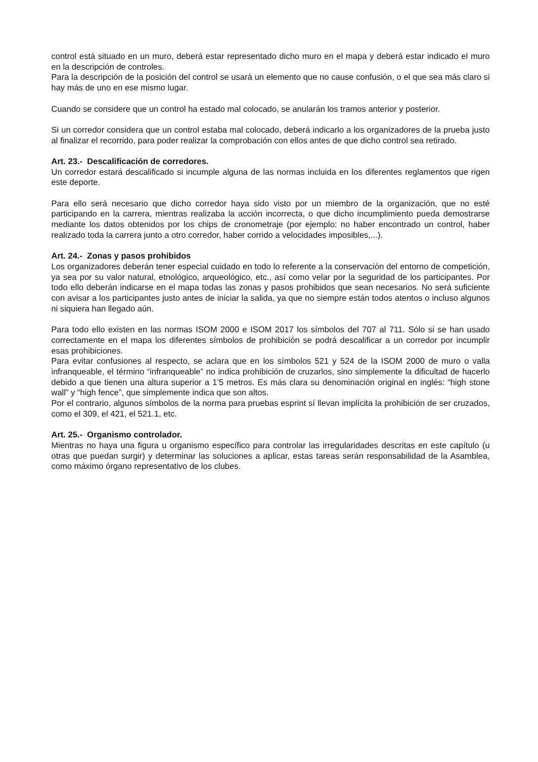control está situado en un muro, deberá estar representado dicho muro en el mapa y deberá estar indicado el muro en la descripción de controles.
Para la descripción de la posición del control se usará un elemento que no cause confusión, o el que sea más claro si hay más de uno en ese mismo lugar.
Cuando se considere que un control ha estado mal colocado, se anularán los tramos anterior y posterior.
Si un corredor considera que un control estaba mal colocado, deberá indicarlo a los organizadores de la prueba justo al finalizar el recorrido, para poder realizar la comprobación con ellos antes de que dicho control sea retirado.
Art. 23.- Descalificación de corredores.
Un corredor estará descalificado si incumple alguna de las normas incluida en los diferentes reglamentos que rigen este deporte.
Para ello será necesario que dicho corredor haya sido visto por un miembro de la organización, que no esté participando en la carrera, mientras realizaba la acción incorrecta, o que dicho incumplimiento pueda demostrarse mediante los datos obtenidos por los chips de cronometraje (por ejemplo: no haber encontrado un control, haber realizado toda la carrera junto a otro corredor, haber corrido a velocidades imposibles,...).
Art. 24.- Zonas y pasos prohibidos
Los organizadores deberán tener especial cuidado en todo lo referente a la conservación del entorno de competición, ya sea por su valor natural, etnológico, arqueológico, etc., así como velar por la seguridad de los participantes. Por todo ello deberán indicarse en el mapa todas las zonas y pasos prohibidos que sean necesarios. No será suficiente con avisar a los participantes justo antes de iniciar la salida, ya que no siempre están todos atentos o incluso algunos ni siquiera han llegado aún.
Para todo ello existen en las normas ISOM 2000 e ISOM 2017 los símbolos del 707 al 711. Sólo si se han usado correctamente en el mapa los diferentes símbolos de prohibición se podrá descalificar a un corredor por incumplir esas prohibiciones.
Para evitar confusiones al respecto, se aclara que en los símbolos 521 y 524 de la ISOM 2000 de muro o valla infranqueable, el término “infranqueable” no indica prohibición de cruzarlos, sino simplemente la dificultad de hacerlo debido a que tienen una altura superior a 1’5 metros. Es más clara su denominación original en inglés: “high stone wall” y “high fence”, que simplemente indica que son altos.
Por el contrario, algunos símbolos de la norma para pruebas esprint sí llevan implícita la prohibición de ser cruzados, como el 309, el 421, el 521.1, etc.
Art. 25.- Organismo controlador.
Mientras no haya una figura u organismo específico para controlar las irregularidades descritas en este capítulo (u otras que puedan surgir) y determinar las soluciones a aplicar, estas tareas serán responsabilidad de la Asamblea, como máximo órgano representativo de los clubes.